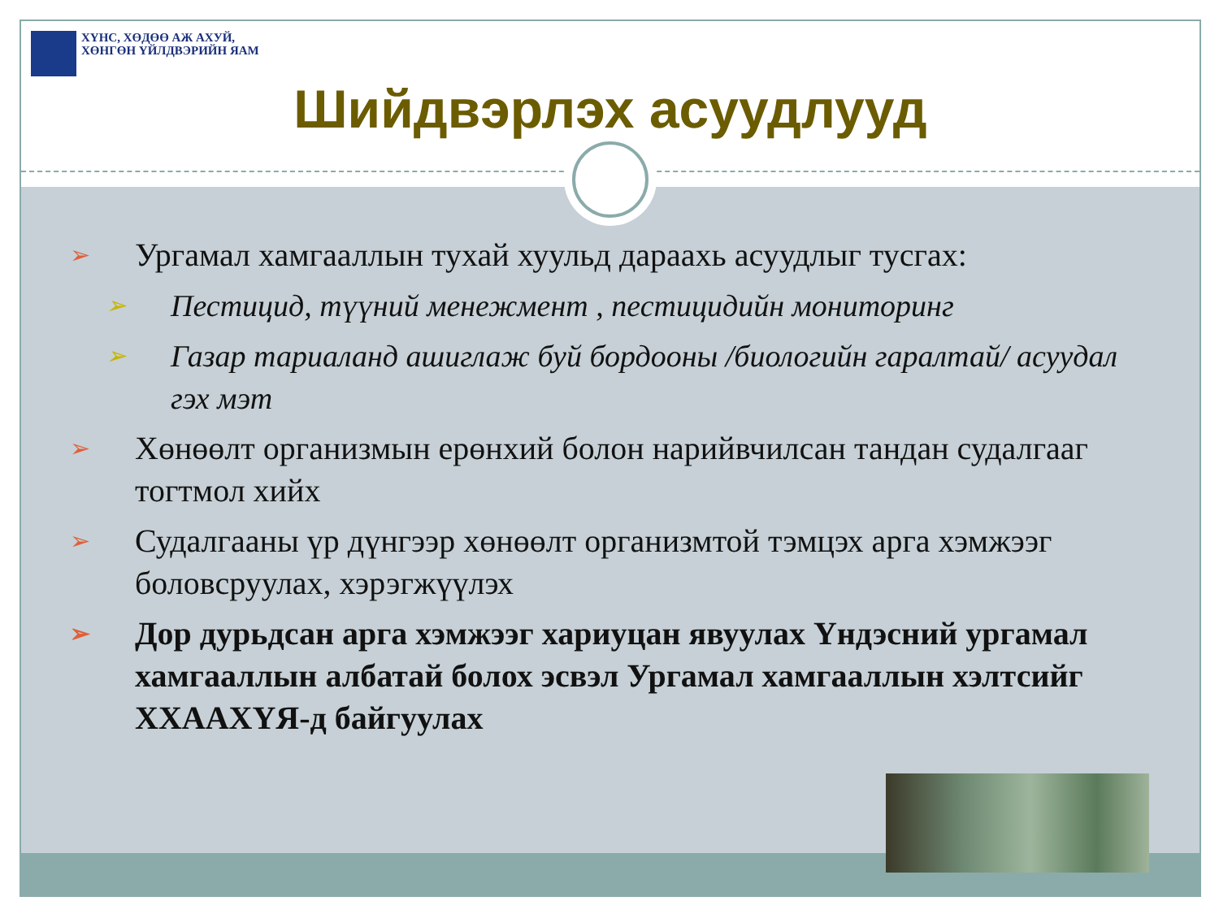ХҮНС, ХӨДӨӨ АЖ АХУЙ,
ХӨНГӨН ҮЙЛДВЭРИЙН ЯАМ
Шийдвэрлэх асуудлууд
➢ Ургамал хамгааллын тухай хуульд дараахь асуудлыг тусгах:
➢ Пестицид, түүний менежмент , пестицидийн мониторинг
➢ Газар тариаланд ашиглаж буй бордооны /биологийн гаралтай/ асуудал гэх мэт
➢ Хөнөөлт организмын ерөнхий болон нарийвчилсан тандан судалгааг тогтмол хийх
➢ Судалгааны үр дүнгээр хөнөөлт организмтой тэмцэх арга хэмжээг боловсруулах, хэрэгжүүлэх
➢ Дор дурьдсан арга хэмжээг хариуцан явуулах Үндэсний ургамал хамгааллын албатай болох эсвэл Ургамал хамгааллын хэлтсийг ХХААХҮЯ-д байгуулах